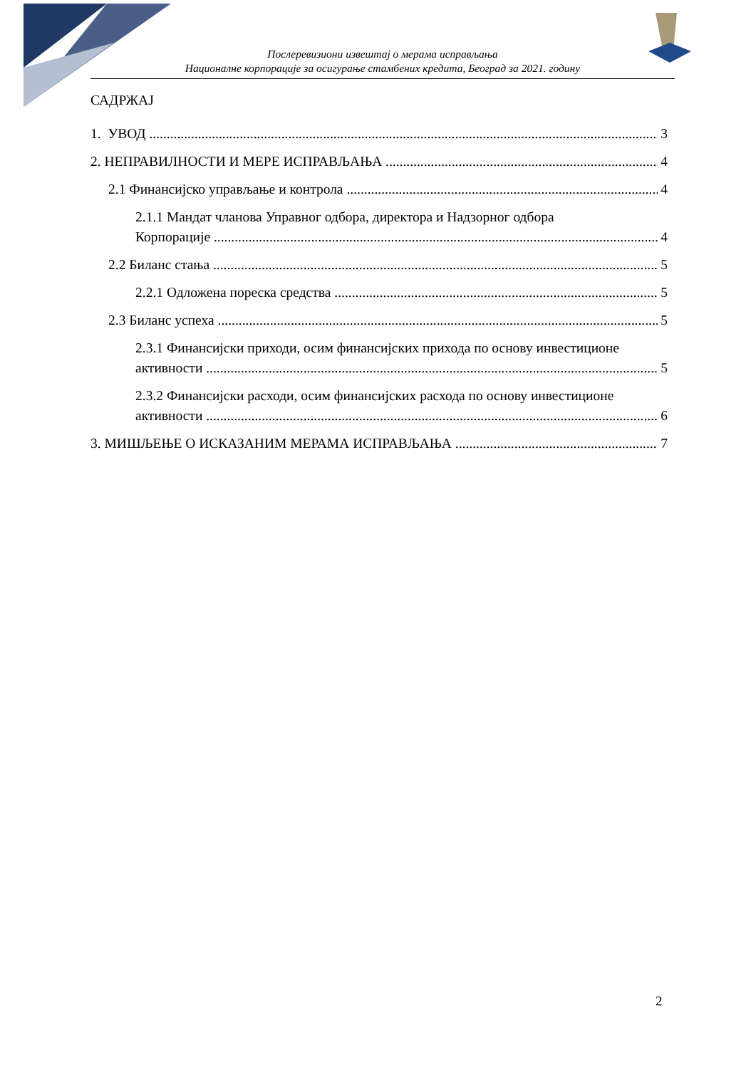Послеревизиони извештај о мерама исправљања
Националне корпорације за осигурање стамбених кредита, Београд за 2021. годину
САДРЖАЈ
1. УВОД 3
2. НЕПРАВИЛНОСТИ И МЕРЕ ИСПРАВЉАЊА 4
2.1 Финансијско управљање и контрола 4
2.1.1 Мандат чланова Управног одбора, директора и Надзорног одбора
Корпорације 4
2.2 Биланс стања 5
2.2.1 Одложена пореска средства 5
2.3 Биланс успеха 5
2.3.1 Финансијски приходи, осим финансијских прихода по основу инвестиционе
активности 5
2.3.2 Финансијски расходи, осим финансијских расхода по основу инвестиционе
активности 6
3. МИШЉЕЊЕ О ИСКАЗАНИМ МЕРАМА ИСПРАВЉАЊА 7
2